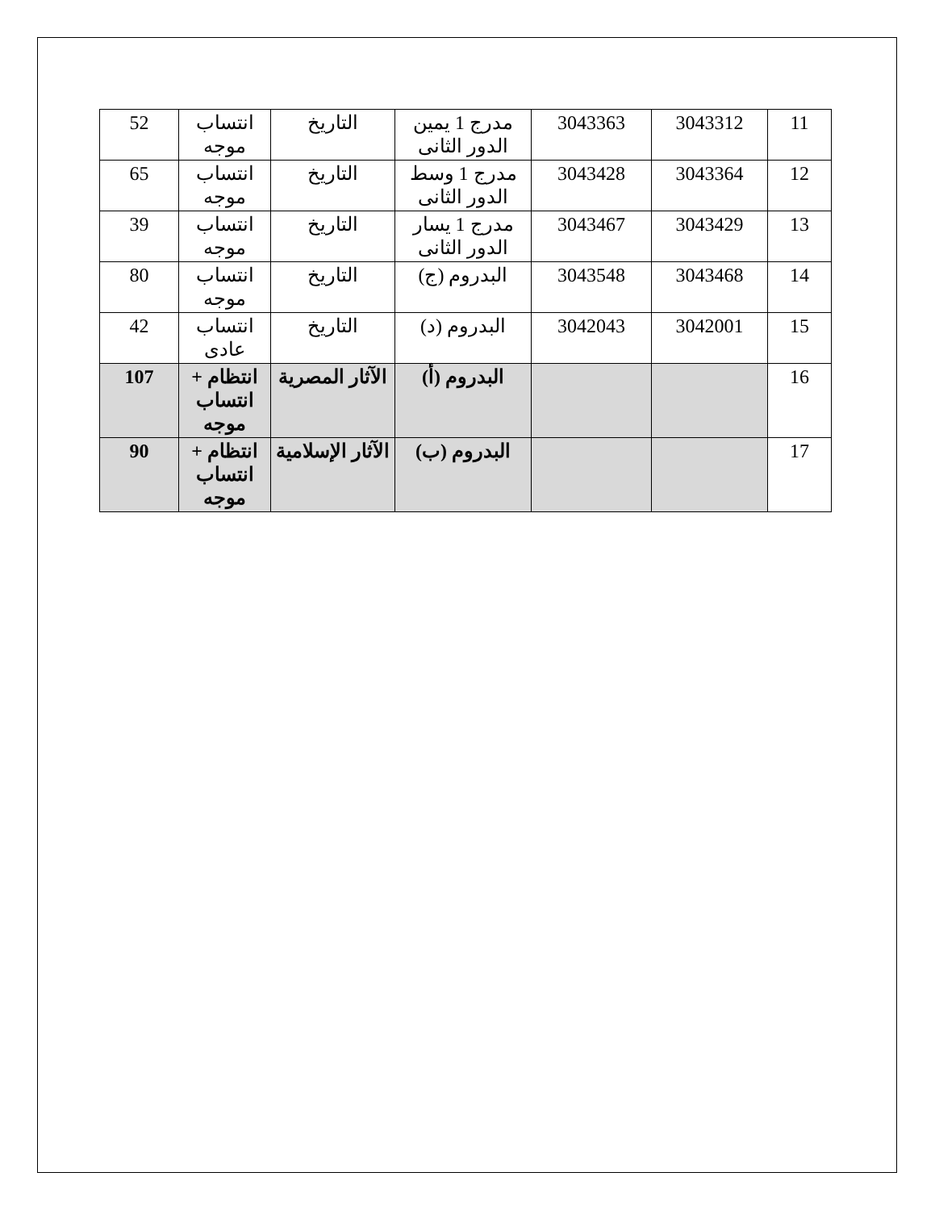| 11 | 3043312 | 3043363 | مدرج 1 يمين الدور الثانى | التاريخ | انتساب موجه | 52 |
| 12 | 3043364 | 3043428 | مدرج 1 وسط الدور الثانى | التاريخ | انتساب موجه | 65 |
| 13 | 3043429 | 3043467 | مدرج 1 يسار الدور الثانى | التاريخ | انتساب موجه | 39 |
| 14 | 3043468 | 3043548 | البدروم (ج) | التاريخ | انتساب موجه | 80 |
| 15 | 3042001 | 3042043 | البدروم (د) | التاريخ | انتساب عادى | 42 |
| 16 | | | البدروم (أ) | الآثار المصرية | انتظام + انتساب موجه | 107 |
| 17 | | | البدروم (ب) | الآثار الإسلامية | انتظام + انتساب موجه | 90 |